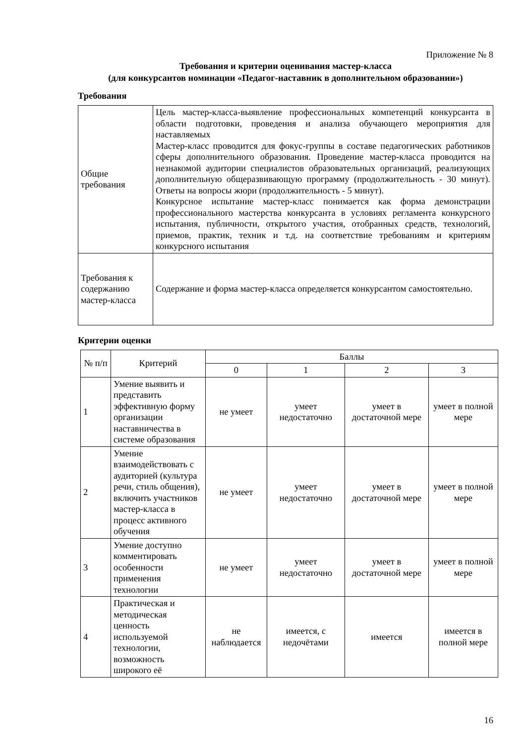Приложение № 8
Требования и критерии оценивания мастер-класса
(для конкурсантов номинации «Педагог-наставник в дополнительном образовании»)
Требования
| Общие требования | Цель мастер-класса-выявление профессиональных компетенций конкурсанта в области подготовки, проведения и анализа обучающего мероприятия для наставляемых Мастер-класс проводится для фокус-группы в составе педагогических работников сферы дополнительного образования. Проведение мастер-класса проводится на незнакомой аудитории специалистов образовательных организаций, реализующих дополнительную общеразвивающую программу (продолжительность - 30 минут). Ответы на вопросы жюри (продолжительность - 5 минут). Конкурсное испытание мастер-класс понимается как форма демонстрации профессионального мастерства конкурсанта в условиях регламента конкурсного испытания, публичности, открытого участия, отобранных средств, технологий, приемов, практик, техник и т.д. на соответствие требованиям и критериям конкурсного испытания |
| Требования к содержанию мастер-класса | Содержание и форма мастер-класса определяется конкурсантом самостоятельно. |
Критерии оценки
| № п/п | Критерий | Баллы | | | |
| --- | --- | --- | --- | --- | --- |
| | | 0 | 1 | 2 | 3 |
| 1 | Умение выявить и представить эффективную форму организации наставничества в системе образования | не умеет | умеет недостаточно | умеет в достаточной мере | умеет в полной мере |
| 2 | Умение взаимодействовать с аудиторией (культура речи, стиль общения), включить участников мастер-класса в процесс активного обучения | не умеет | умеет недостаточно | умеет в достаточной мере | умеет в полной мере |
| 3 | Умение доступно комментировать особенности применения технологии | не умеет | умеет недостаточно | умеет в достаточной мере | умеет в полной мере |
| 4 | Практическая и методическая ценность используемой технологии, возможность широкого её | не наблюдается | имеется, с недочётами | имеется | имеется в полной мере |
16